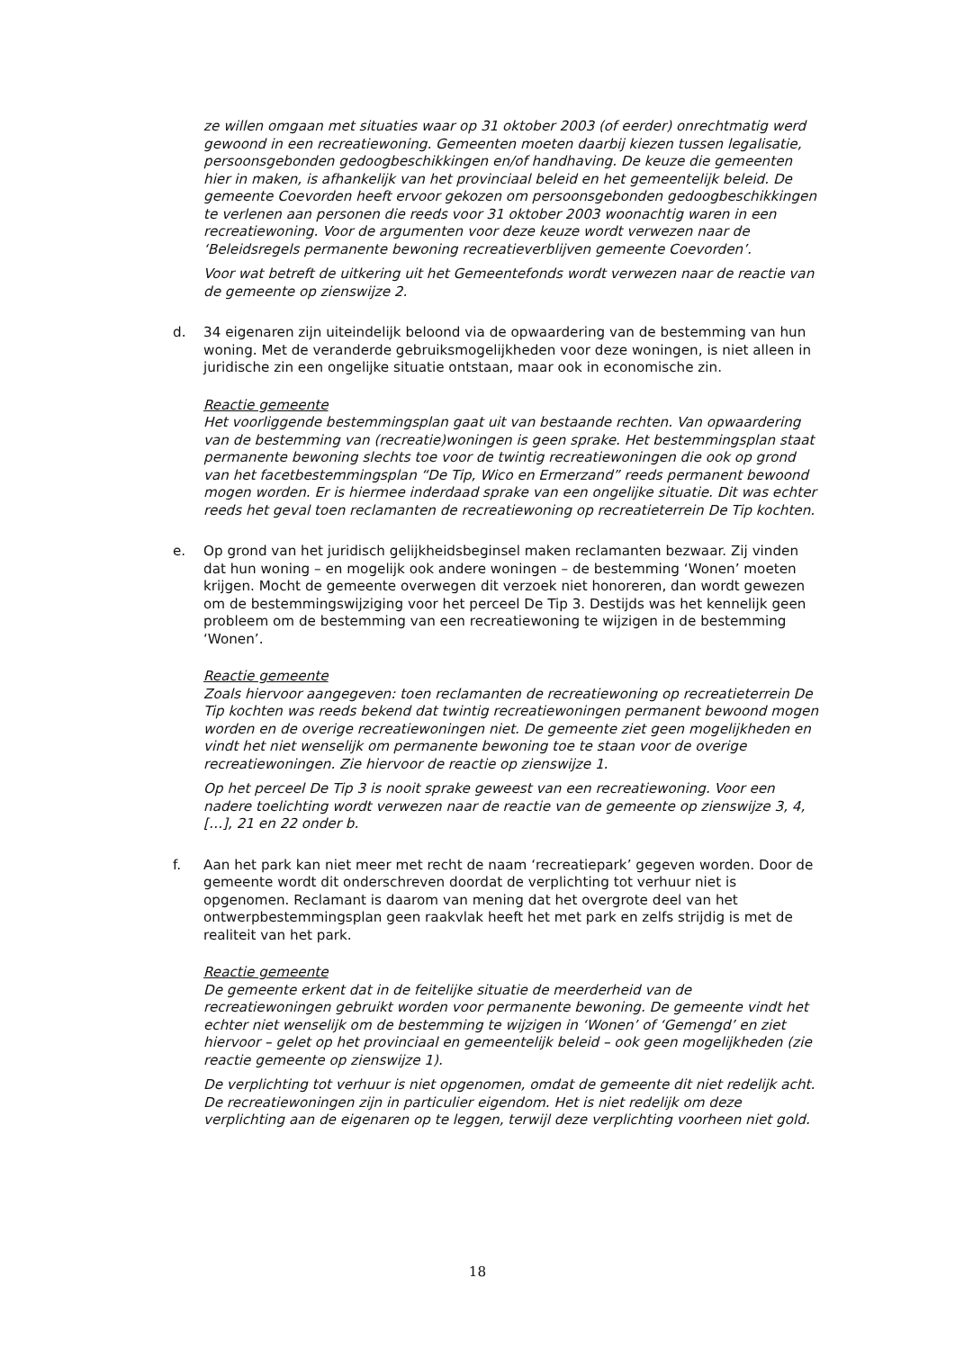ze willen omgaan met situaties waar op 31 oktober 2003 (of eerder) onrechtmatig werd gewoond in een recreatiewoning. Gemeenten moeten daarbij kiezen tussen legalisatie, persoonsgebonden gedoogbeschikkingen en/of handhaving. De keuze die gemeenten hier in maken, is afhankelijk van het provinciaal beleid en het gemeentelijk beleid. De gemeente Coevorden heeft ervoor gekozen om persoonsgebonden gedoogbeschikkingen te verlenen aan personen die reeds voor 31 oktober 2003 woonachtig waren in een recreatiewoning. Voor de argumenten voor deze keuze wordt verwezen naar de ‘Beleidsregels permanente bewoning recreatieverblijven gemeente Coevorden’.
Voor wat betreft de uitkering uit het Gemeentefonds wordt verwezen naar de reactie van de gemeente op zienswijze 2.
d. 34 eigenaren zijn uiteindelijk beloond via de opwaardering van de bestemming van hun woning. Met de veranderde gebruiksmogelijkheden voor deze woningen, is niet alleen in juridische zin een ongelijke situatie ontstaan, maar ook in economische zin.
Reactie gemeente
Het voorliggende bestemmingsplan gaat uit van bestaande rechten. Van opwaardering van de bestemming van (recreatie)woningen is geen sprake. Het bestemmingsplan staat permanente bewoning slechts toe voor de twintig recreatiewoningen die ook op grond van het facetbestemmingsplan “De Tip, Wico en Ermerzand” reeds permanent bewoond mogen worden. Er is hiermee inderdaad sprake van een ongelijke situatie. Dit was echter reeds het geval toen reclamanten de recreatiewoning op recreatieterrein De Tip kochten.
e. Op grond van het juridisch gelijkheidsbeginsel maken reclamanten bezwaar. Zij vinden dat hun woning – en mogelijk ook andere woningen – de bestemming ‘Wonen’ moeten krijgen. Mocht de gemeente overwegen dit verzoek niet honoreren, dan wordt gewezen om de bestemmingswijziging voor het perceel De Tip 3. Destijds was het kennelijk geen probleem om de bestemming van een recreatiewoning te wijzigen in de bestemming ‘Wonen’.
Reactie gemeente
Zoals hiervoor aangegeven: toen reclamanten de recreatiewoning op recreatieterrein De Tip kochten was reeds bekend dat twintig recreatiewoningen permanent bewoond mogen worden en de overige recreatiewoningen niet. De gemeente ziet geen mogelijkheden en vindt het niet wenselijk om permanente bewoning toe te staan voor de overige recreatiewoningen. Zie hiervoor de reactie op zienswijze 1.
Op het perceel De Tip 3 is nooit sprake geweest van een recreatiewoning. Voor een nadere toelichting wordt verwezen naar de reactie van de gemeente op zienswijze 3, 4, […], 21 en 22 onder b.
f. Aan het park kan niet meer met recht de naam ‘recreatiepark’ gegeven worden. Door de gemeente wordt dit onderschreven doordat de verplichting tot verhuur niet is opgenomen. Reclamant is daarom van mening dat het overgrote deel van het ontwerpbestemmingsplan geen raakvlak heeft het met park en zelfs strijdig is met de realiteit van het park.
Reactie gemeente
De gemeente erkent dat in de feitelijke situatie de meerderheid van de recreatiewoningen gebruikt worden voor permanente bewoning. De gemeente vindt het echter niet wenselijk om de bestemming te wijzigen in ‘Wonen’ of ‘Gemengd’ en ziet hiervoor – gelet op het provinciaal en gemeentelijk beleid – ook geen mogelijkheden (zie reactie gemeente op zienswijze 1).
De verplichting tot verhuur is niet opgenomen, omdat de gemeente dit niet redelijk acht. De recreatiewoningen zijn in particulier eigendom. Het is niet redelijk om deze verplichting aan de eigenaren op te leggen, terwijl deze verplichting voorheen niet gold.
18